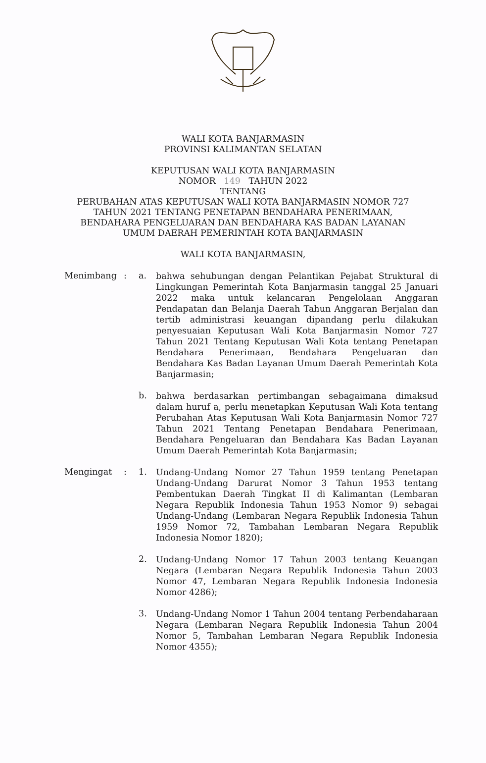WALI KOTA BANJARMASIN
PROVINSI KALIMANTAN SELATAN
KEPUTUSAN WALI KOTA BANJARMASIN
NOMOR 149 TAHUN 2022
TENTANG
PERUBAHAN ATAS KEPUTUSAN WALI KOTA BANJARMASIN NOMOR 727
TAHUN 2021 TENTANG PENETAPAN BENDAHARA PENERIMAAN,
BENDAHARA PENGELUARAN DAN BENDAHARA KAS BADAN LAYANAN
UMUM DAERAH PEMERINTAH KOTA BANJARMASIN
WALI KOTA BANJARMASIN,
Menimbang : a.
bahwa sehubungan dengan Pelantikan Pejabat Struktural di Lingkungan Pemerintah Kota Banjarmasin tanggal 25 Januari 2022 maka untuk kelancaran Pengelolaan Anggaran Pendapatan dan Belanja Daerah Tahun Anggaran Berjalan dan tertib administrasi keuangan dipandang perlu dilakukan penyesuaian Keputusan Wali Kota Banjarmasin Nomor 727 Tahun 2021 Tentang Keputusan Wali Kota tentang Penetapan Bendahara Penerimaan, Bendahara Pengeluaran dan Bendahara Kas Badan Layanan Umum Daerah Pemerintah Kota Banjarmasin;
b.
bahwa berdasarkan pertimbangan sebagaimana dimaksud dalam huruf a, perlu menetapkan Keputusan Wali Kota tentang Perubahan Atas Keputusan Wali Kota Banjarmasin Nomor 727 Tahun 2021 Tentang Penetapan Bendahara Penerimaan, Bendahara Pengeluaran dan Bendahara Kas Badan Layanan Umum Daerah Pemerintah Kota Banjarmasin;
Mengingat : 1.
Undang-Undang Nomor 27 Tahun 1959 tentang Penetapan Undang-Undang Darurat Nomor 3 Tahun 1953 tentang Pembentukan Daerah Tingkat II di Kalimantan (Lembaran Negara Republik Indonesia Tahun 1953 Nomor 9) sebagai Undang-Undang (Lembaran Negara Republik Indonesia Tahun 1959 Nomor 72, Tambahan Lembaran Negara Republik Indonesia Nomor 1820);
2.
Undang-Undang Nomor 17 Tahun 2003 tentang Keuangan Negara (Lembaran Negara Republik Indonesia Tahun 2003 Nomor 47, Lembaran Negara Republik Indonesia Indonesia Nomor 4286);
3.
Undang-Undang Nomor 1 Tahun 2004 tentang Perbendaharaan Negara (Lembaran Negara Republik Indonesia Tahun 2004 Nomor 5, Tambahan Lembaran Negara Republik Indonesia Nomor 4355);